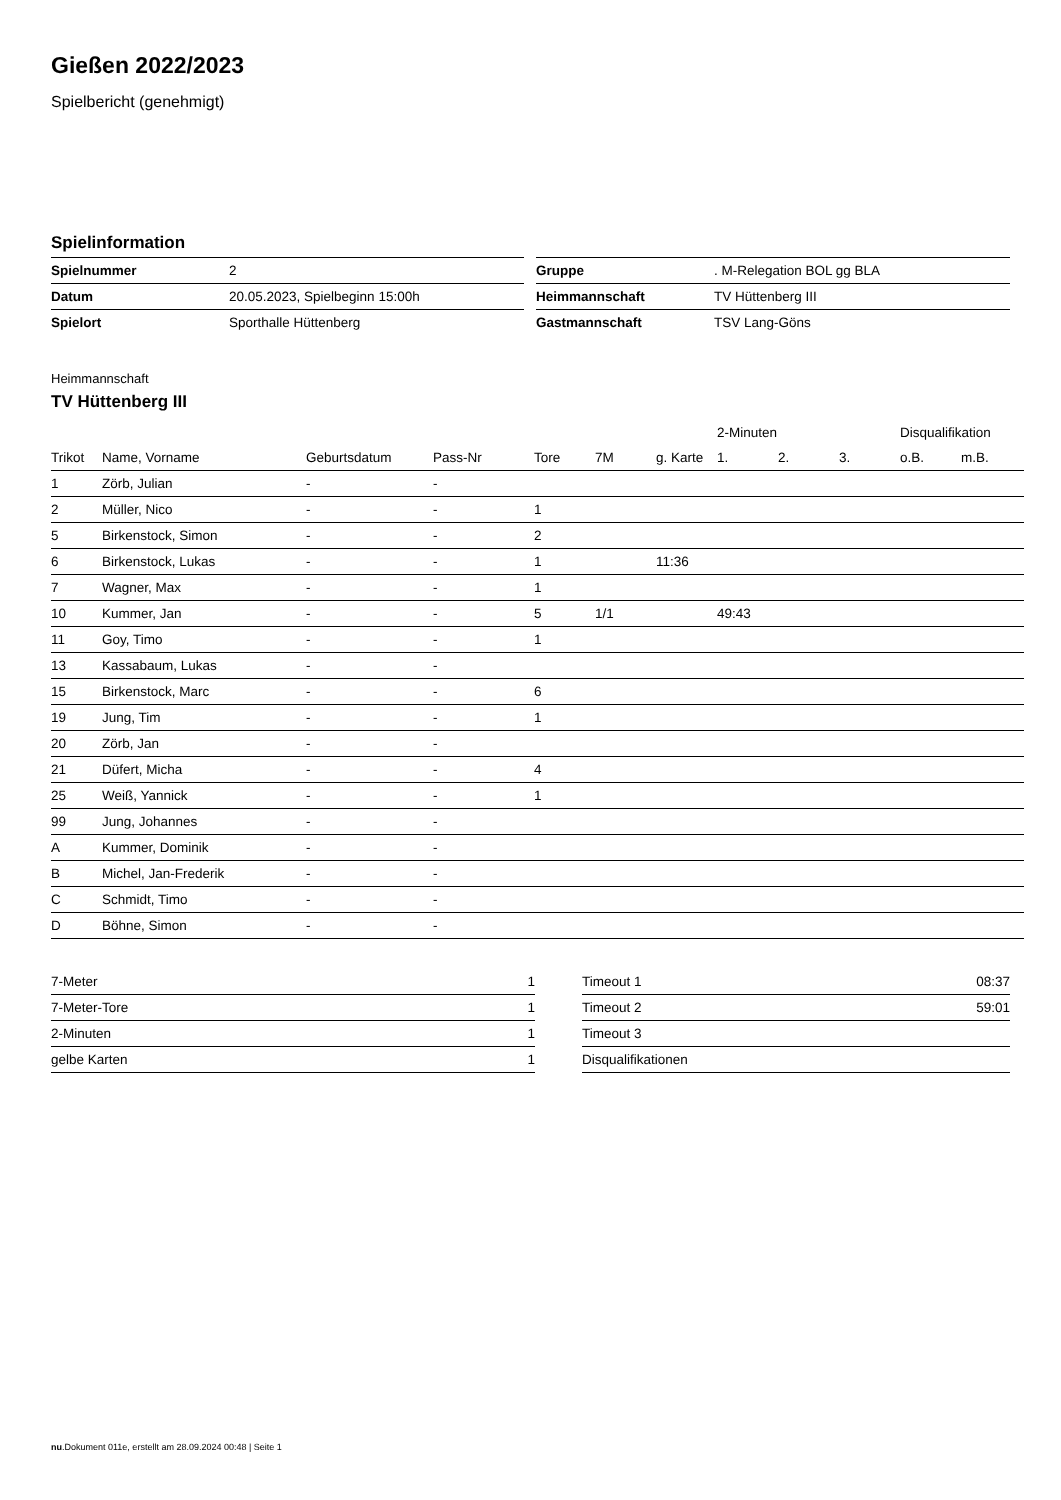Gießen 2022/2023
Spielbericht (genehmigt)
Spielinformation
| Spielnummer | 2 |
| Datum | 20.05.2023, Spielbeginn 15:00h |
| Spielort | Sporthalle Hüttenberg |
| Gruppe | . M-Relegation BOL gg BLA |
| Heimmannschaft | TV Hüttenberg III |
| Gastmannschaft | TSV Lang-Göns |
Heimmannschaft
TV Hüttenberg III
| | | | | | | | 2-Minuten | | | Disqualifikation | |
| --- | --- | --- | --- | --- | --- | --- | --- | --- | --- | --- | --- |
| Trikot | Name, Vorname | Geburtsdatum | Pass-Nr | Tore | 7M | g. Karte | 1. | 2. | 3. | o.B. | m.B. |
| 1 | Zörb, Julian | - | - | | | | | | | | |
| 2 | Müller, Nico | - | - | 1 | | | | | | | |
| 5 | Birkenstock, Simon | - | - | 2 | | | | | | | |
| 6 | Birkenstock, Lukas | - | - | 1 | | 11:36 | | | | | |
| 7 | Wagner, Max | - | - | 1 | | | | | | | |
| 10 | Kummer, Jan | - | - | 5 | 1/1 | | 49:43 | | | | |
| 11 | Goy, Timo | - | - | 1 | | | | | | | |
| 13 | Kassabaum, Lukas | - | - | | | | | | | | |
| 15 | Birkenstock, Marc | - | - | 6 | | | | | | | |
| 19 | Jung, Tim | - | - | 1 | | | | | | | |
| 20 | Zörb, Jan | - | - | | | | | | | | |
| 21 | Düfert, Micha | - | - | 4 | | | | | | | |
| 25 | Weiß, Yannick | - | - | 1 | | | | | | | |
| 99 | Jung, Johannes | - | - | | | | | | | | |
| A | Kummer, Dominik | - | - | | | | | | | | |
| B | Michel, Jan-Frederik | - | - | | | | | | | | |
| C | Schmidt, Timo | - | - | | | | | | | | |
| D | Böhne, Simon | - | - | | | | | | | | |
| 7-Meter | 1 |
| 7-Meter-Tore | 1 |
| 2-Minuten | 1 |
| gelbe Karten | 1 |
| Timeout 1 | 08:37 |
| Timeout 2 | 59:01 |
| Timeout 3 | |
| Disqualifikationen | |
nu.Dokument 011e, erstellt am 28.09.2024 00:48 | Seite 1